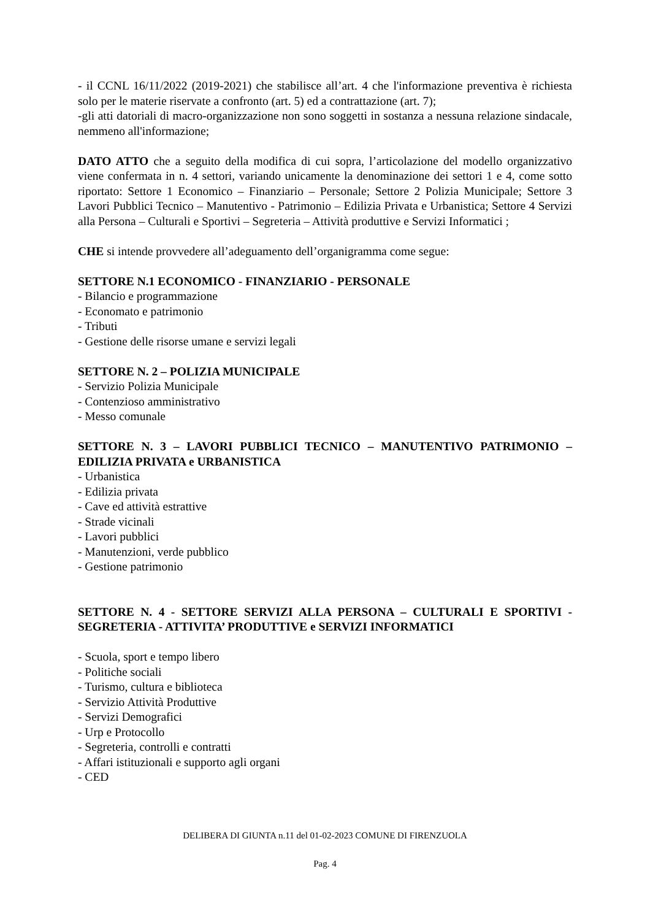- il CCNL 16/11/2022 (2019-2021) che stabilisce all’art. 4 che l'informazione preventiva è richiesta solo per le materie riservate a confronto (art. 5) ed a contrattazione (art. 7);
-gli atti datoriali di macro-organizzazione non sono soggetti in sostanza a nessuna relazione sindacale, nemmeno all'informazione;
DATO ATTO che a seguito della modifica di cui sopra, l’articolazione del modello organizzativo viene confermata in n. 4 settori, variando unicamente la denominazione dei settori 1 e 4, come sotto riportato: Settore 1 Economico – Finanziario – Personale; Settore 2 Polizia Municipale; Settore 3 Lavori Pubblici Tecnico – Manutentivo - Patrimonio – Edilizia Privata e Urbanistica; Settore 4 Servizi alla Persona – Culturali e Sportivi – Segreteria – Attività produttive e Servizi Informatici ;
CHE si intende provvedere all’adeguamento dell’organigramma come segue:
SETTORE N.1 ECONOMICO - FINANZIARIO - PERSONALE
- Bilancio e programmazione
- Economato e patrimonio
- Tributi
- Gestione delle risorse umane e servizi legali
SETTORE N. 2 – POLIZIA MUNICIPALE
- Servizio Polizia Municipale
- Contenzioso amministrativo
- Messo comunale
SETTORE N. 3 – LAVORI PUBBLICI TECNICO – MANUTENTIVO PATRIMONIO – EDILIZIA PRIVATA e URBANISTICA
- Urbanistica
- Edilizia privata
- Cave ed attività estrattive
- Strade vicinali
- Lavori pubblici
- Manutenzioni, verde pubblico
- Gestione patrimonio
SETTORE N. 4 - SETTORE SERVIZI ALLA PERSONA – CULTURALI E SPORTIVI - SEGRETERIA - ATTIVITA’ PRODUTTIVE e SERVIZI INFORMATICI
- Scuola, sport e tempo libero
- Politiche sociali
- Turismo, cultura e biblioteca
- Servizio Attività Produttive
- Servizi Demografici
- Urp e Protocollo
- Segreteria, controlli e contratti
- Affari istituzionali e supporto agli organi
- CED
DELIBERA DI GIUNTA n.11 del 01-02-2023 COMUNE DI FIRENZUOLA
Pag. 4